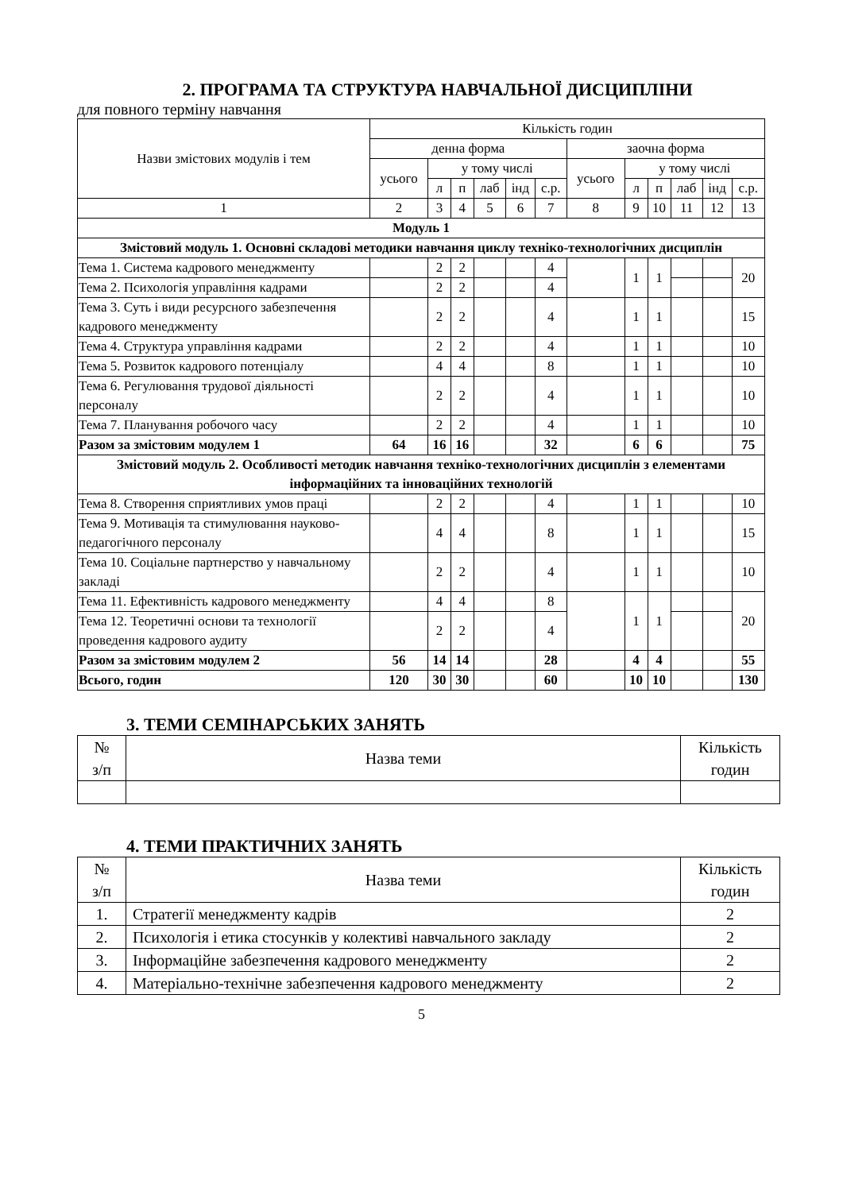2. ПРОГРАМА ТА СТРУКТУРА НАВЧАЛЬНОЇ ДИСЦИПЛІНИ
для повного терміну навчання
| Назви змістових модулів і тем | Кількість годин | | | | | | | | | | | |
| --- | --- | --- | --- | --- | --- | --- | --- | --- | --- | --- | --- | --- |
| | денна форма | | | | | | заочна форма | | | | | |
| | усього | у тому числі | | | | | усього | у тому числі | | | | |
| | | л | п | лаб | інд | с.р. | | л | п | лаб | інд | с.р. |
| 1 | 2 | 3 | 4 | 5 | 6 | 7 | 8 | 9 | 10 | 11 | 12 | 13 |
| Модуль 1 | | | | | | | | | | | | |
| Змістовий модуль 1. Основні складові методики навчання циклу техніко-технологічних дисциплін | | | | | | | | | | | | |
| Тема 1. Система кадрового менеджменту | | 2 | 2 | | | 4 | | 1 | 1 | | | 20 |
| Тема 2. Психологія управління кадрами | | 2 | 2 | | | 4 | | | | | | |
| Тема 3. Суть і види ресурсного забезпечення кадрового менеджменту | | 2 | 2 | | | 4 | | 1 | 1 | | | 15 |
| Тема 4. Структура управління кадрами | | 2 | 2 | | | 4 | | 1 | 1 | | | 10 |
| Тема 5. Розвиток кадрового потенціалу | | 4 | 4 | | | 8 | | 1 | 1 | | | 10 |
| Тема 6. Регулювання трудової діяльності персоналу | | 2 | 2 | | | 4 | | 1 | 1 | | | 10 |
| Тема 7. Планування робочого часу | | 2 | 2 | | | 4 | | 1 | 1 | | | 10 |
| Разом за змістовим модулем 1 | 64 | 16 | 16 | | | 32 | | 6 | 6 | | | 75 |
| Змістовий модуль 2. Особливості методик навчання техніко-технологічних дисциплін з елементами інформаційних та інноваційних технологій | | | | | | | | | | | | |
| Тема 8. Створення сприятливих умов праці | | 2 | 2 | | | 4 | | 1 | 1 | | | 10 |
| Тема 9. Мотивація та стимулювання науково-педагогічного персоналу | | 4 | 4 | | | 8 | | 1 | 1 | | | 15 |
| Тема 10. Соціальне партнерство у навчальному закладі | | 2 | 2 | | | 4 | | 1 | 1 | | | 10 |
| Тема 11. Ефективність кадрового менеджменту | | 4 | 4 | | | 8 | | 1 | 1 | | | 20 |
| Тема 12. Теоретичні основи та технології проведення кадрового аудиту | | 2 | 2 | | | 4 | | | | | | |
| Разом за змістовим модулем 2 | 56 | 14 | 14 | | | 28 | | 4 | 4 | | | 55 |
| Всього, годин | 120 | 30 | 30 | | | 60 | | 10 | 10 | | | 130 |
3. ТЕМИ СЕМІНАРСЬКИХ ЗАНЯТЬ
| № з/п | Назва теми | Кількість годин |
| --- | --- | --- |
4. ТЕМИ ПРАКТИЧНИХ ЗАНЯТЬ
| № з/п | Назва теми | Кількість годин |
| --- | --- | --- |
| 1. | Стратегії менеджменту кадрів | 2 |
| 2. | Психологія і етика стосунків у колективі навчального закладу | 2 |
| 3. | Інформаційне забезпечення кадрового менеджменту | 2 |
| 4. | Матеріально-технічне забезпечення кадрового менеджменту | 2 |
5